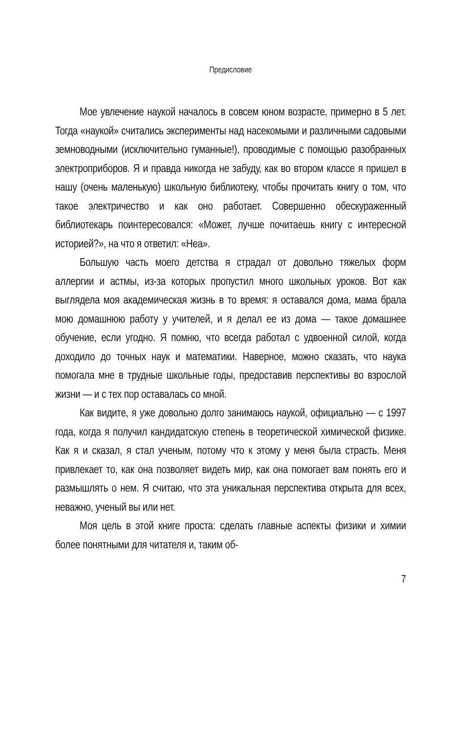Предисловие
Мое увлечение наукой началось в совсем юном возрасте, примерно в 5 лет. Тогда «наукой» считались эксперименты над насекомыми и различными садовыми земноводными (исключительно гуманные!), проводимые с помощью разобранных электроприборов. Я и правда никогда не забуду, как во втором классе я пришел в нашу (очень маленькую) школьную библиотеку, чтобы прочитать книгу о том, что такое электричество и как оно работает. Совершенно обескураженный библиотекарь поинтересовался: «Может, лучше почитаешь книгу с интересной историей?», на что я ответил: «Неа».
Большую часть моего детства я страдал от довольно тяжелых форм аллергии и астмы, из-за которых пропустил много школьных уроков. Вот как выглядела моя академическая жизнь в то время: я оставался дома, мама брала мою домашнюю работу у учителей, и я делал ее из дома — такое домашнее обучение, если угодно. Я помню, что всегда работал с удвоенной силой, когда доходило до точных наук и математики. Наверное, можно сказать, что наука помогала мне в трудные школьные годы, предоставив перспективы во взрослой жизни — и с тех пор оставалась со мной.
Как видите, я уже довольно долго занимаюсь наукой, официально — с 1997 года, когда я получил кандидатскую степень в теоретической химической физике. Как я и сказал, я стал ученым, потому что к этому у меня была страсть. Меня привлекает то, как она позволяет видеть мир, как она помогает вам понять его и размышлять о нем. Я считаю, что эта уникальная перспектива открыта для всех, неважно, ученый вы или нет.
Моя цель в этой книге проста: сделать главные аспекты физики и химии более понятными для читателя и, таким об-
7